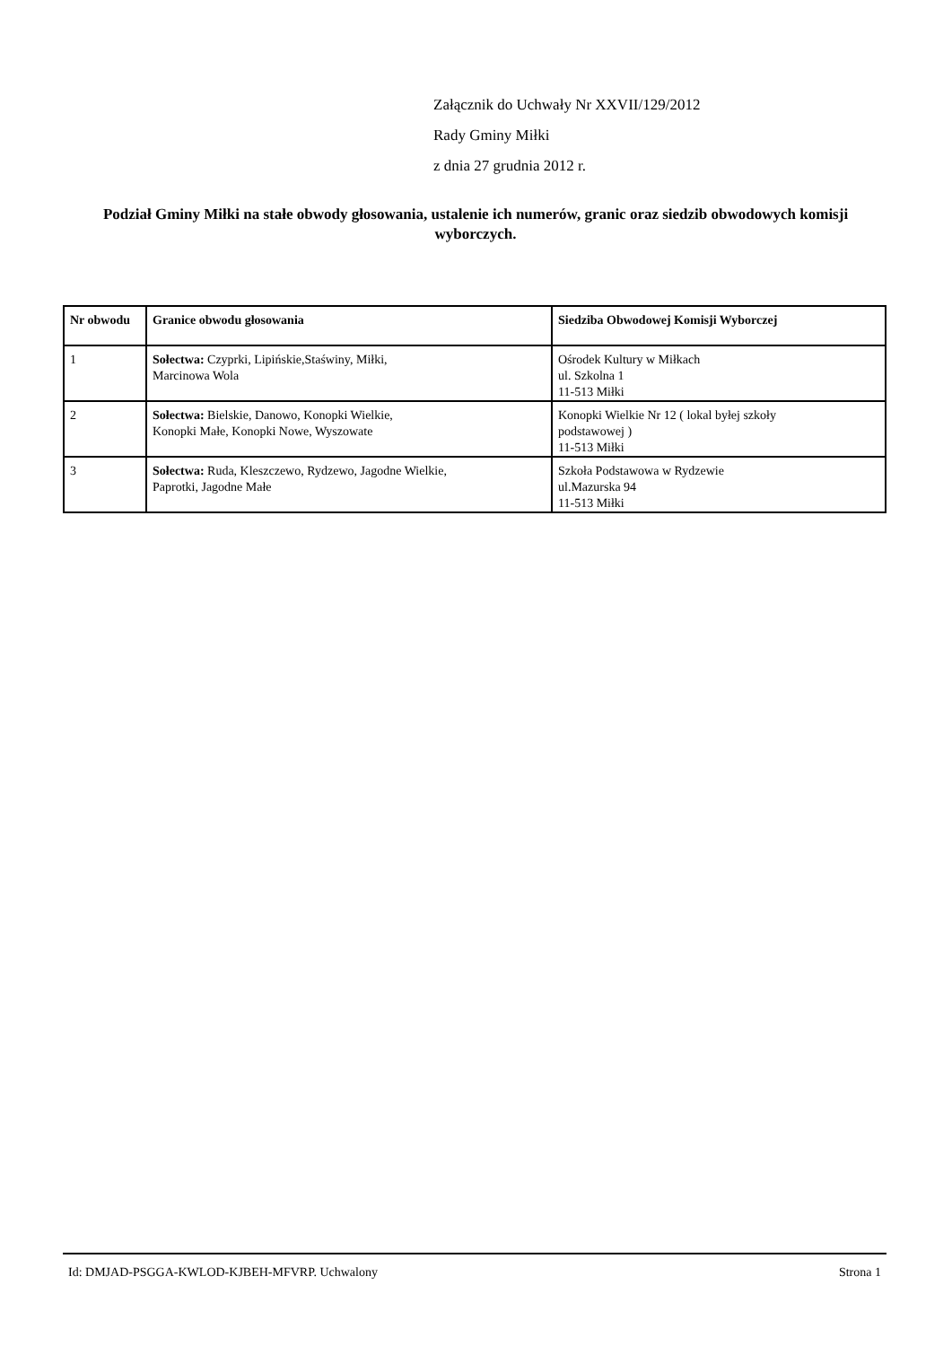Załącznik do Uchwały Nr XXVII/129/2012
Rady Gminy Miłki
z dnia 27 grudnia 2012 r.
Podział Gminy Miłki na stałe obwody głosowania, ustalenie ich numerów, granic oraz siedzib obwodowych komisji wyborczych.
| Nr obwodu | Granice obwodu głosowania | Siedziba Obwodowej Komisji Wyborczej |
| --- | --- | --- |
| 1 | Sołectwa: Czyprki, Lipińskie,Staświny, Miłki, Marcinowa Wola | Ośrodek Kultury w Miłkach ul. Szkolna 1 11-513 Miłki |
| 2 | Sołectwa: Bielskie, Danowo, Konopki Wielkie, Konopki Małe, Konopki Nowe, Wyszowate | Konopki Wielkie Nr 12 ( lokal byłej szkoły podstawowej ) 11-513 Miłki |
| 3 | Sołectwa: Ruda, Kleszczewo, Rydzewo, Jagodne Wielkie, Paprotki, Jagodne Małe | Szkoła Podstawowa w Rydzewie ul.Mazurska 94 11-513 Miłki |
Id: DMJAD-PSGGA-KWLOD-KJBEH-MFVRP. Uchwalony Strona 1